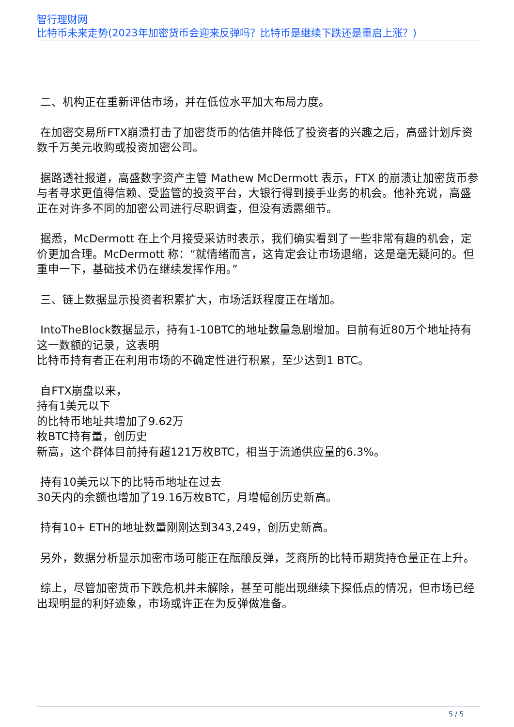智行理财网
比特币未来走势(2023年加密货币会迎来反弹吗？比特币是继续下跌还是重启上涨？)
二、机构正在重新评估市场，并在低位水平加大布局力度。
在加密交易所FTX崩溃打击了加密货币的估值并降低了投资者的兴趣之后，高盛计划斥资数千万美元收购或投资加密公司。
据路透社报道，高盛数字资产主管 Mathew McDermott 表示，FTX 的崩溃让加密货币参与者寻求更值得信赖、受监管的投资平台，大银行得到接手业务的机会。他补充说，高盛正在对许多不同的加密公司进行尽职调查，但没有透露细节。
据悉，McDermott 在上个月接受采访时表示，我们确实看到了一些非常有趣的机会，定价更加合理。McDermott 称：“就情绪而言，这肯定会让市场退缩，这是毫无疑问的。但重申一下，基础技术仍在继续发挥作用。”
三、链上数据显示投资者积累扩大，市场活跃程度正在增加。
IntoTheBlock数据显示，持有1-10BTC的地址数量急剧增加。目前有近80万个地址持有这一数额的记录，这表明
比特币持有者正在利用市场的不确定性进行积累，至少达到1 BTC。
自FTX崩盘以来，
持有1美元以下
的比特币地址共增加了9.62万
枚BTC持有量，创历史
新高，这个群体目前持有超121万枚BTC，相当于流通供应量的6.3%。
持有10美元以下的比特币地址在过去
30天内的余额也增加了19.16万枚BTC，月增幅创历史新高。
持有10+ ETH的地址数量刚刚达到343,249，创历史新高。
另外，数据分析显示加密市场可能正在酝酿反弹，芝商所的比特币期货持仓量正在上升。
综上，尽管加密货币下跌危机并未解除，甚至可能出现继续下探低点的情况，但市场已经出现明显的利好迹象，市场或许正在为反弹做准备。
5 / 5